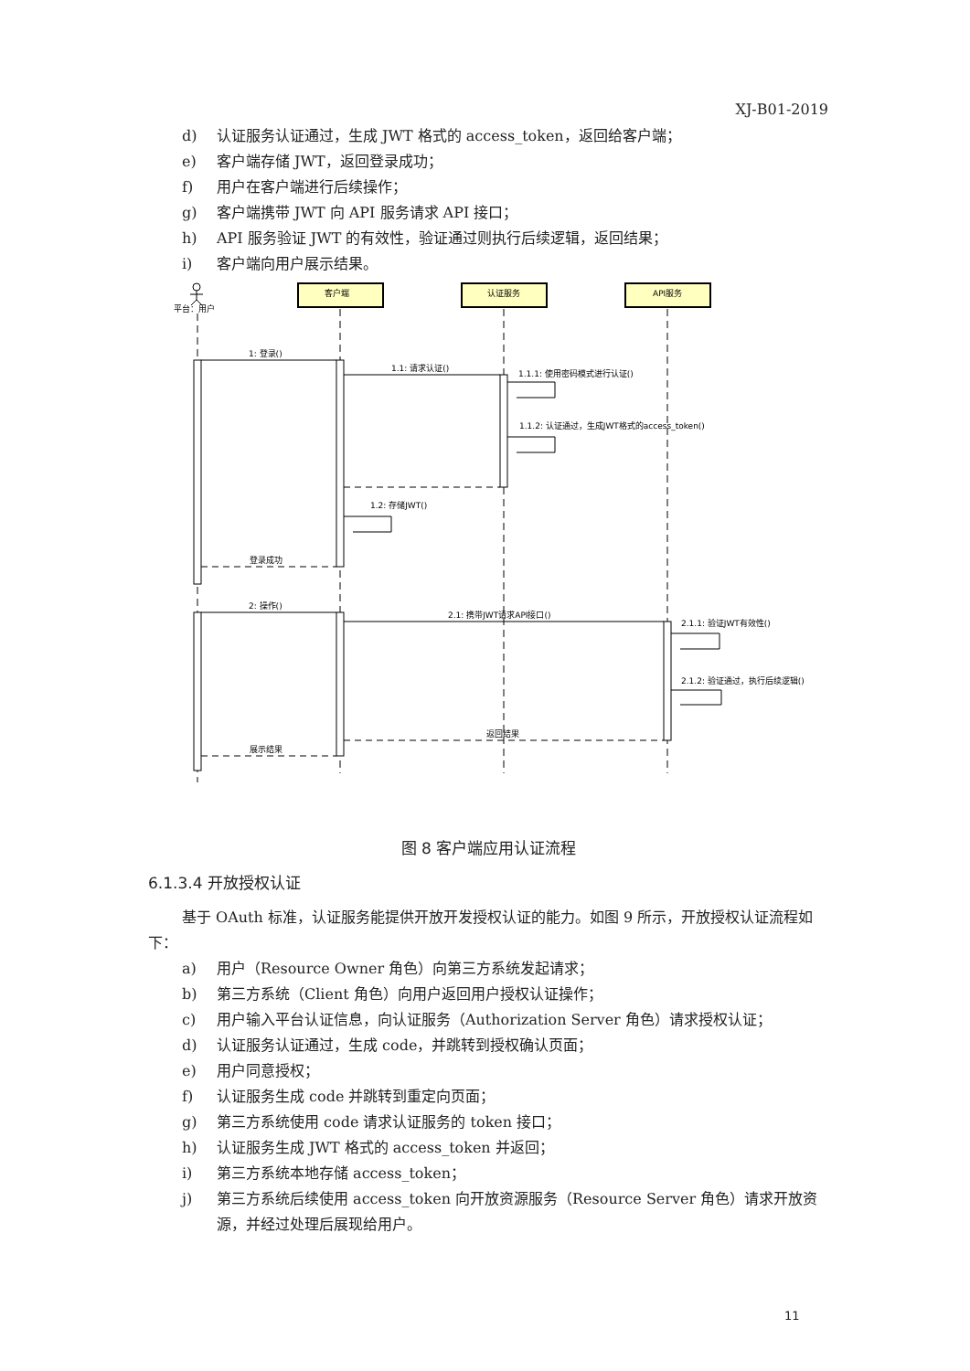XJ-B01-2019
d) 认证服务认证通过，生成 JWT 格式的 access_token，返回给客户端；
e) 客户端存储 JWT，返回登录成功；
f) 用户在客户端进行后续操作；
g) 客户端携带 JWT 向 API 服务请求 API 接口；
h) API 服务验证 JWT 的有效性，验证通过则执行后续逻辑，返回结果；
i) 客户端向用户展示结果。
客户端
认证服务
API服务
平台：用户
1: 登录()
1.1: 请求认证()
1.1.1: 使用密码模式进行认证()
1.1.2: 认证通过，生成JWT格式的access_token()
1.2: 存储JWT()
登录成功
2: 操作()
2.1: 携带JWT请求API接口()
2.1.1: 验证JWT有效性()
2.1.2: 验证通过，执行后续逻辑()
返回结果
展示结果
图 8 客户端应用认证流程
6.1.3.4 开放授权认证
基于 OAuth 标准，认证服务能提供开放开发授权认证的能力。如图 9 所示，开放授权认证流程如下：
a) 用户（Resource Owner 角色）向第三方系统发起请求；
b) 第三方系统（Client 角色）向用户返回用户授权认证操作；
c) 用户输入平台认证信息，向认证服务（Authorization Server 角色）请求授权认证；
d) 认证服务认证通过，生成 code，并跳转到授权确认页面；
e) 用户同意授权；
f) 认证服务生成 code 并跳转到重定向页面；
g) 第三方系统使用 code 请求认证服务的 token 接口；
h) 认证服务生成 JWT 格式的 access_token 并返回；
i) 第三方系统本地存储 access_token；
j) 第三方系统后续使用 access_token 向开放资源服务（Resource Server 角色）请求开放资源，并经过处理后展现给用户。
11